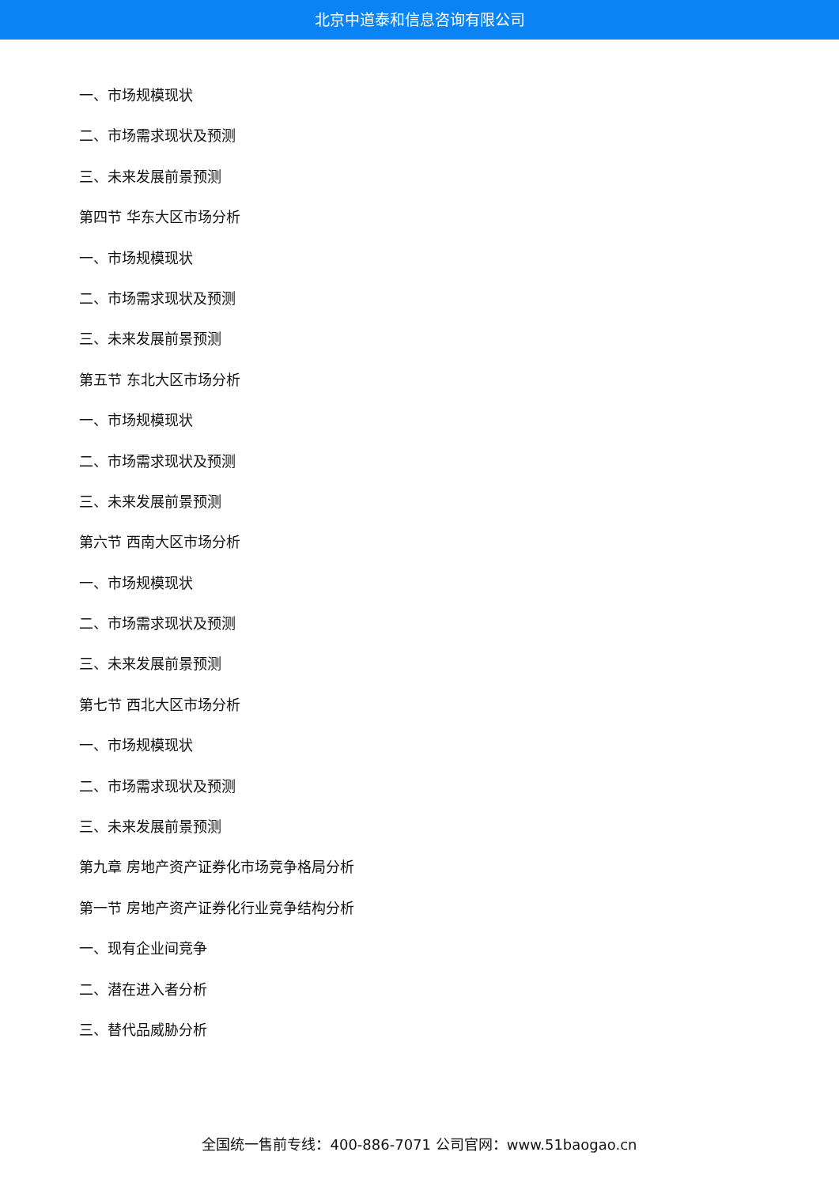北京中道泰和信息咨询有限公司
一、市场规模现状
二、市场需求现状及预测
三、未来发展前景预测
第四节 华东大区市场分析
一、市场规模现状
二、市场需求现状及预测
三、未来发展前景预测
第五节 东北大区市场分析
一、市场规模现状
二、市场需求现状及预测
三、未来发展前景预测
第六节 西南大区市场分析
一、市场规模现状
二、市场需求现状及预测
三、未来发展前景预测
第七节 西北大区市场分析
一、市场规模现状
二、市场需求现状及预测
三、未来发展前景预测
第九章 房地产资产证券化市场竞争格局分析
第一节 房地产资产证券化行业竞争结构分析
一、现有企业间竞争
二、潜在进入者分析
三、替代品威胁分析
全国统一售前专线：400-886-7071 公司官网：www.51baogao.cn